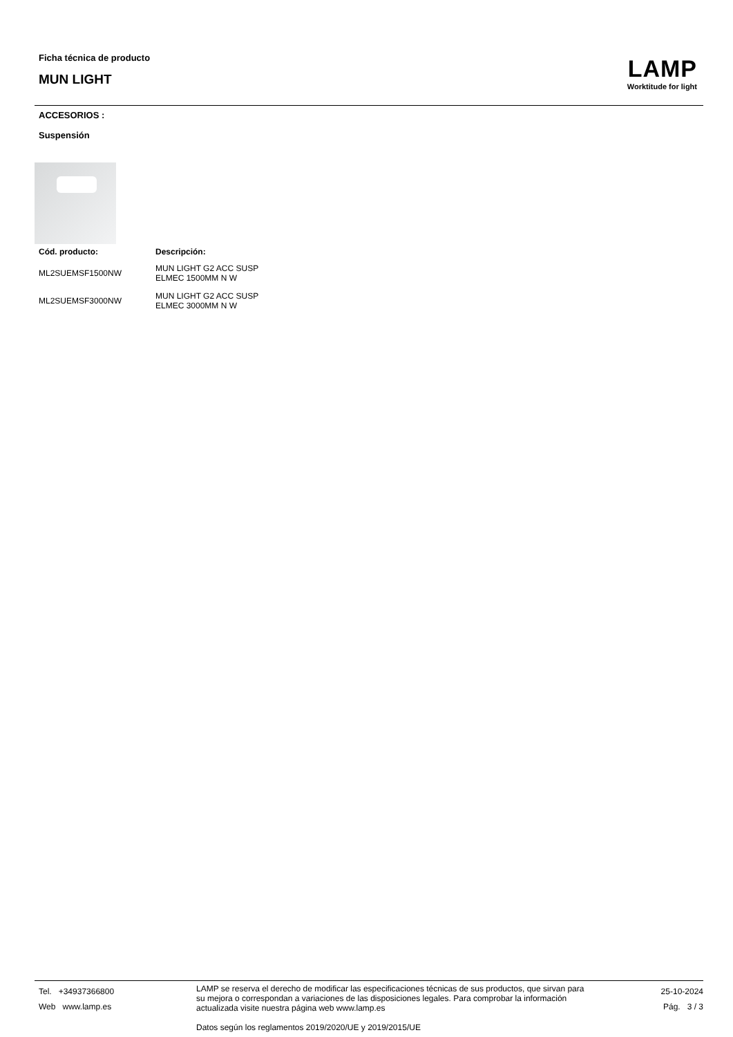Ficha técnica de producto
MUN LIGHT
LAMP
Worktitude for light
ACCESORIOS :
Suspensión
| Cód. producto: | Descripción: |
| --- | --- |
| ML2SUEMSF1500NW | MUN LIGHT G2 ACC SUSP ELMEC 1500MM N W |
| ML2SUEMSF3000NW | MUN LIGHT G2 ACC SUSP ELMEC 3000MM N W |
Tel. +34937366800
Web www.lamp.es
LAMP se reserva el derecho de modificar las especificaciones técnicas de sus productos, que sirvan para su mejora o correspondan a variaciones de las disposiciones legales. Para comprobar la información actualizada visite nuestra página web www.lamp.es
Datos según los reglamentos 2019/2020/UE y 2019/2015/UE
25-10-2024
Pág. 3 / 3